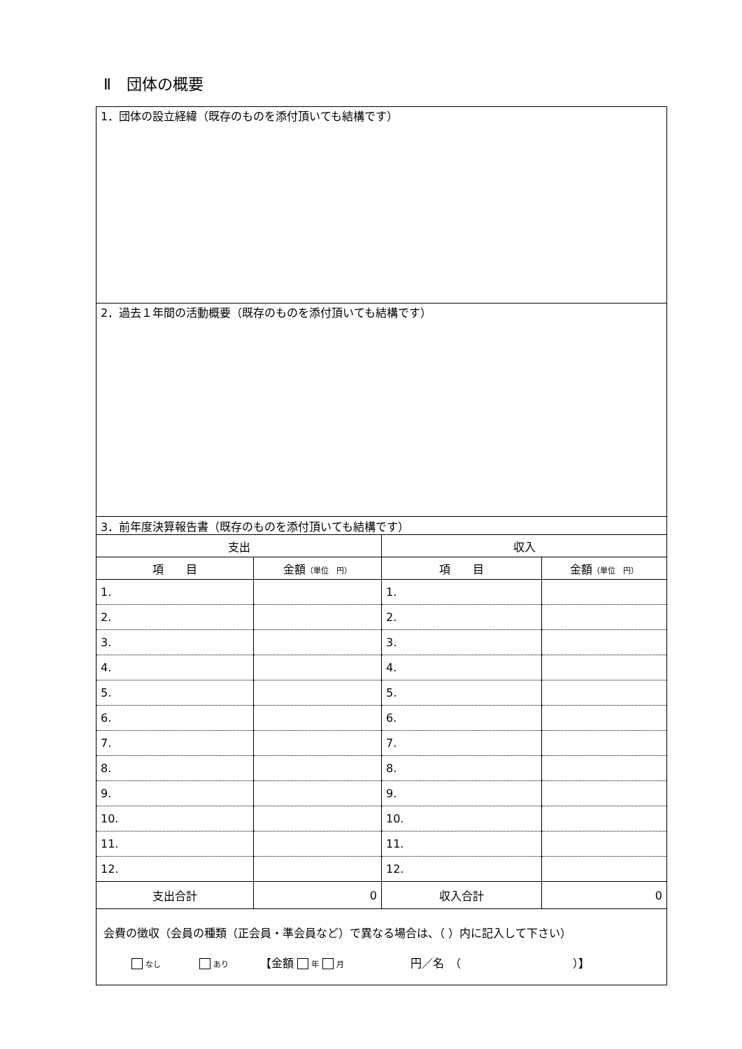Ⅱ　団体の概要
| 1．団体の設立経緯（既存のものを添付頂いても結構です） | | | |
| 2．過去１年間の活動概要（既存のものを添付頂いても結構です） | | | |
| 3．前年度決算報告書（既存のものを添付頂いても結構です） | | | |
| 支出 | | 収入 | |
| 項 目 | 金額 （単位 円） | 項 目 | 金額 （単位 円） |
| 1. | | 1. | |
| 2. | | 2. | |
| 3. | | 3. | |
| 4. | | 4. | |
| 5. | | 5. | |
| 6. | | 6. | |
| 7. | | 7. | |
| 8. | | 8. | |
| 9. | | 9. | |
| 10. | | 10. | |
| 11. | | 11. | |
| 12. | | 12. | |
| 支出合計 | 0 | 収入合計 | 0 |
| 会費の徴収（会員の種類（正会員・準会員など）で異なる場合は、（ ）内に記入して下さい） なし あり 【金額 年 月 円／名 （ ）】 | | | |